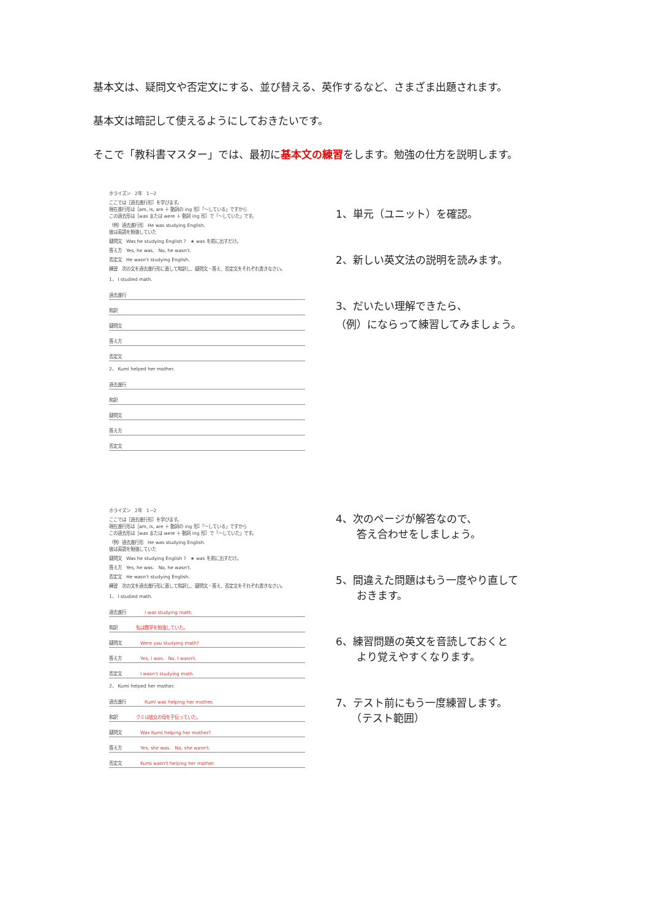基本文は、疑問文や否定文にする、並び替える、英作するなど、さまざま出題されます。
基本文は暗記して使えるようにしておきたいです。
そこで「教科書マスター」では、最初に基本文の練習をします。勉強の仕方を説明します。
ホライズン　2年　1－2
ここでは［過去進行形］を学びます。
現在進行形は［am, is, are ＋ 動詞の ing 形］「～している」ですから
この過去形は［was または were ＋ 動詞 ing 形］で「～していた」です。
（例）過去進行形　He was studying English.
彼は英語を勉強していた
疑問文　Was he studying English ?　★ was を前に出すだけ。
答え方　Yes, he was.　No, he wasn't.
否定文　He wasn't studying English.
練習　次の文を過去進行形に直して和訳し、疑問文・答え、否定文をそれぞれ書きなさい。
1、 I studied math.
過去進行
和訳
疑問文
答え方
否定文
2、 Kumi helped her mother.
過去進行
和訳
疑問文
答え方
否定文
1、単元（ユニット）を確認。
2、新しい英文法の説明を読みます。
3、だいたい理解できたら、
（例）にならって練習してみましょう。
ホライズン　2年　1－2
ここでは［過去進行形］を学びます。
現在進行形は［am, is, are ＋ 動詞の ing 形］「～している」ですから
この過去形は［was または were ＋ 動詞 ing 形］で「～していた」です。
（例）過去進行形　He was studying English.
彼は英語を勉強していた
疑問文　Was he studying English ?　★ was を前に出すだけ。
答え方　Yes, he was.　No, he wasn't.
否定文　He wasn't studying English.
練習　次の文を過去進行形に直して和訳し、疑問文・答え、否定文をそれぞれ書きなさい。
1、 I studied math.
過去進行 I was studying math.
和訳 私は数学を勉強していた。
疑問文 Were you studying math?
答え方 Yes, I was.　No, I wasn't.
否定文 I wasn't studying math.
2、 Kumi helped her mother.
過去進行 Kumi was helping her mother.
和訳 クミは彼女の母を手伝っていた。
疑問文 Was Kumi helping her mother?
答え方 Yes, she was.　No, she wasn't.
否定文 Kumi wasn't helping her mother.
4、次のページが解答なので、
　　答え合わせをしましょう。
5、間違えた問題はもう一度やり直して
　　おきます。
6、練習問題の英文を音読しておくと
　　より覚えやすくなります。
7、テスト前にもう一度練習します。
　　（テスト範囲）